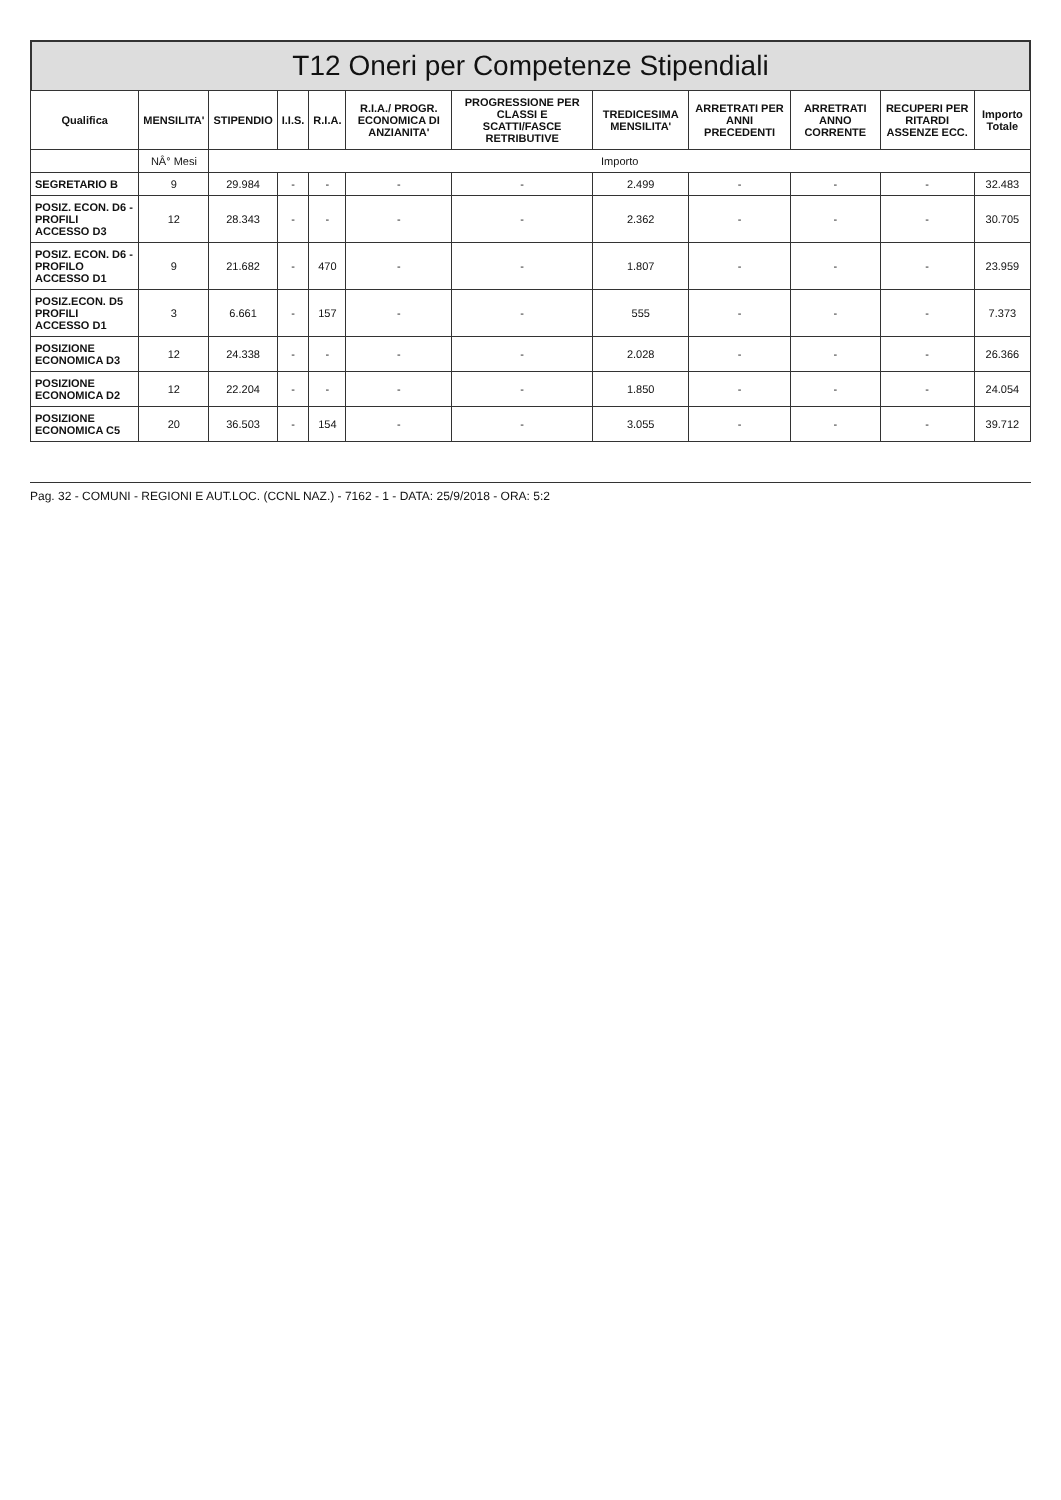T12 Oneri per Competenze Stipendiali
| Qualifica | MENSILITA' | STIPENDIO | I.I.S. | R.I.A. | R.I.A./ PROGR. ECONOMICA DI ANZIANITA' | PROGRESSIONE PER CLASSI E SCATTI/FASCE RETRIBUTIVE | TREDICESIMA MENSILITA' | ARRETRATI PER ANNI PRECEDENTI | ARRETRATI ANNO CORRENTE | RECUPERI PER RITARDI ASSENZE ECC. | Importo Totale |
| --- | --- | --- | --- | --- | --- | --- | --- | --- | --- | --- | --- |
| | NÂ° Mesi | Importo | | | | | | | | | |
| SEGRETARIO B | 9 | 29.984 | - | - | - | - | 2.499 | - | - | - | 32.483 |
| POSIZ. ECON. D6 - PROFILI ACCESSO D3 | 12 | 28.343 | - | - | - | - | 2.362 | - | - | - | 30.705 |
| POSIZ. ECON. D6 - PROFILO ACCESSO D1 | 9 | 21.682 | - | 470 | - | - | 1.807 | - | - | - | 23.959 |
| POSIZ.ECON. D5 PROFILI ACCESSO D1 | 3 | 6.661 | - | 157 | - | - | 555 | - | - | - | 7.373 |
| POSIZIONE ECONOMICA D3 | 12 | 24.338 | - | - | - | - | 2.028 | - | - | - | 26.366 |
| POSIZIONE ECONOMICA D2 | 12 | 22.204 | - | - | - | - | 1.850 | - | - | - | 24.054 |
| POSIZIONE ECONOMICA C5 | 20 | 36.503 | - | 154 | - | - | 3.055 | - | - | - | 39.712 |
Pag. 32 - COMUNI - REGIONI E AUT.LOC. (CCNL NAZ.) - 7162 - 1 - DATA: 25/9/2018 - ORA: 5:2